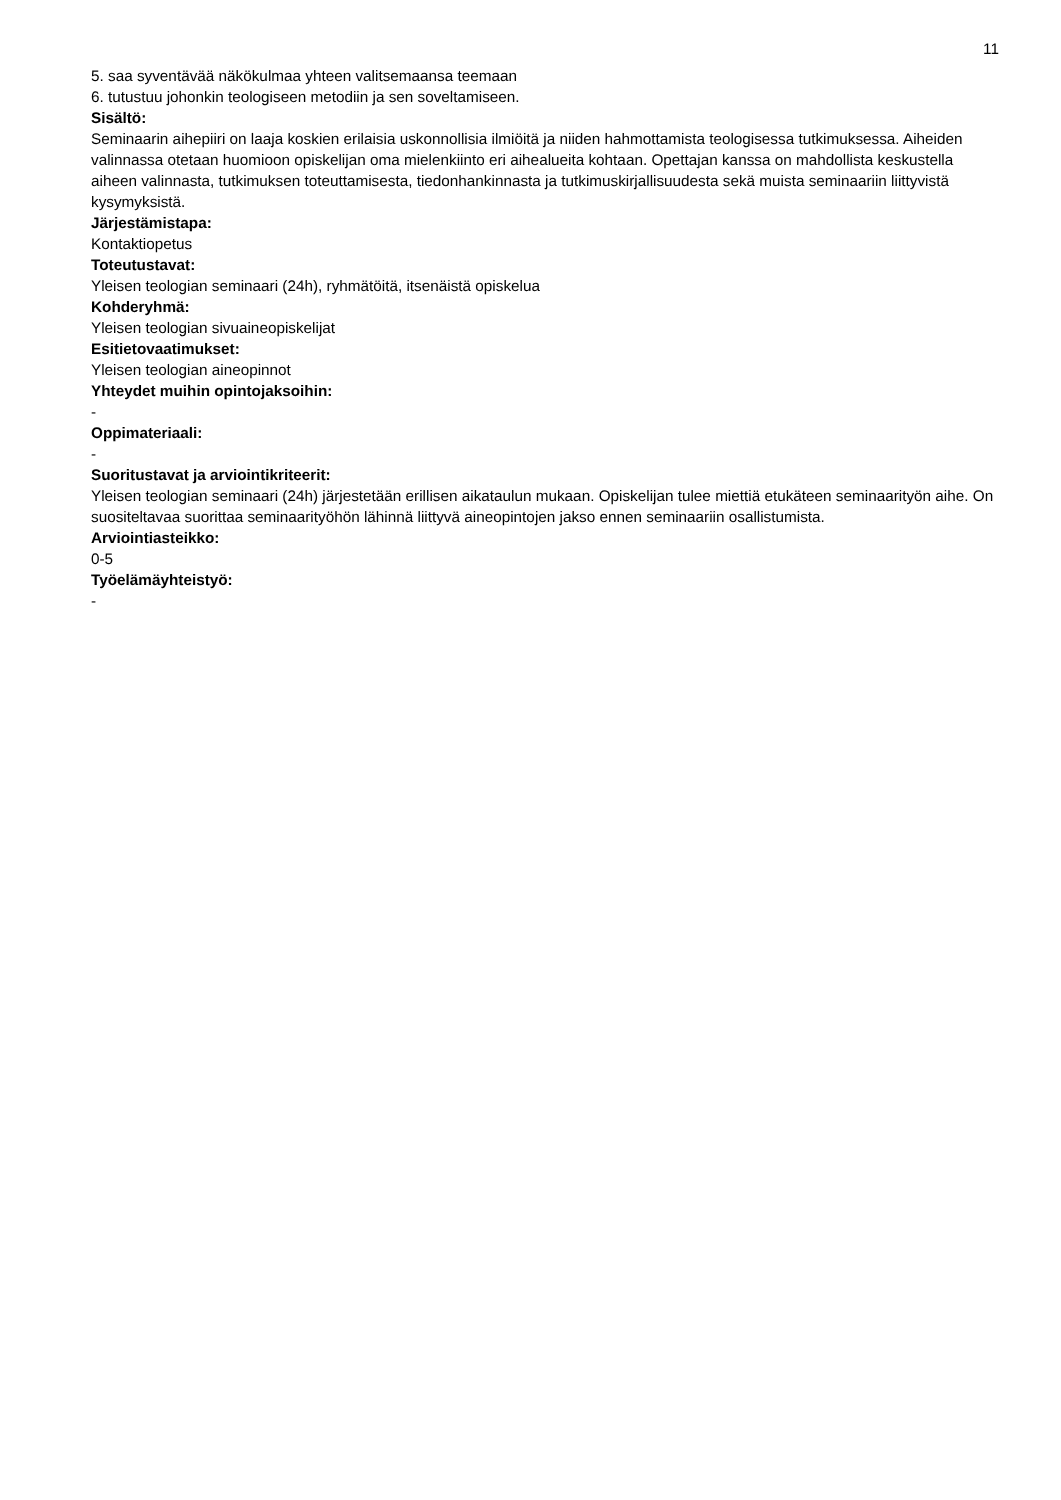11
5. saa syventävää näkökulmaa yhteen valitsemaansa teemaan
6. tutustuu johonkin teologiseen metodiin ja sen soveltamiseen.
Sisältö:
Seminaarin aihepiiri on laaja koskien erilaisia uskonnollisia ilmiöitä ja niiden hahmottamista teologisessa tutkimuksessa. Aiheiden valinnassa otetaan huomioon opiskelijan oma mielenkiinto eri aihealueita kohtaan. Opettajan kanssa on mahdollista keskustella aiheen valinnasta, tutkimuksen toteuttamisesta, tiedonhankinnasta ja tutkimuskirjallisuudesta sekä muista seminaariin liittyvistä kysymyksistä.
Järjestämistapa:
Kontaktiopetus
Toteutustavat:
Yleisen teologian seminaari (24h), ryhmätöitä, itsenäistä opiskelua
Kohderyhmä:
Yleisen teologian sivuaineopiskelijat
Esitietovaatimukset:
Yleisen teologian aineopinnot
Yhteydet muihin opintojaksoihin:
-
Oppimateriaali:
-
Suoritustavat ja arviointikriteerit:
Yleisen teologian seminaari (24h) järjestetään erillisen aikataulun mukaan. Opiskelijan tulee miettiä etukäteen seminaarityön aihe. On suositeltavaa suorittaa seminaarityöhön lähinnä liittyvä aineopintojen jakso ennen seminaariin osallistumista.
Arviointiasteikko:
0-5
Työelämäyhteistyö:
-